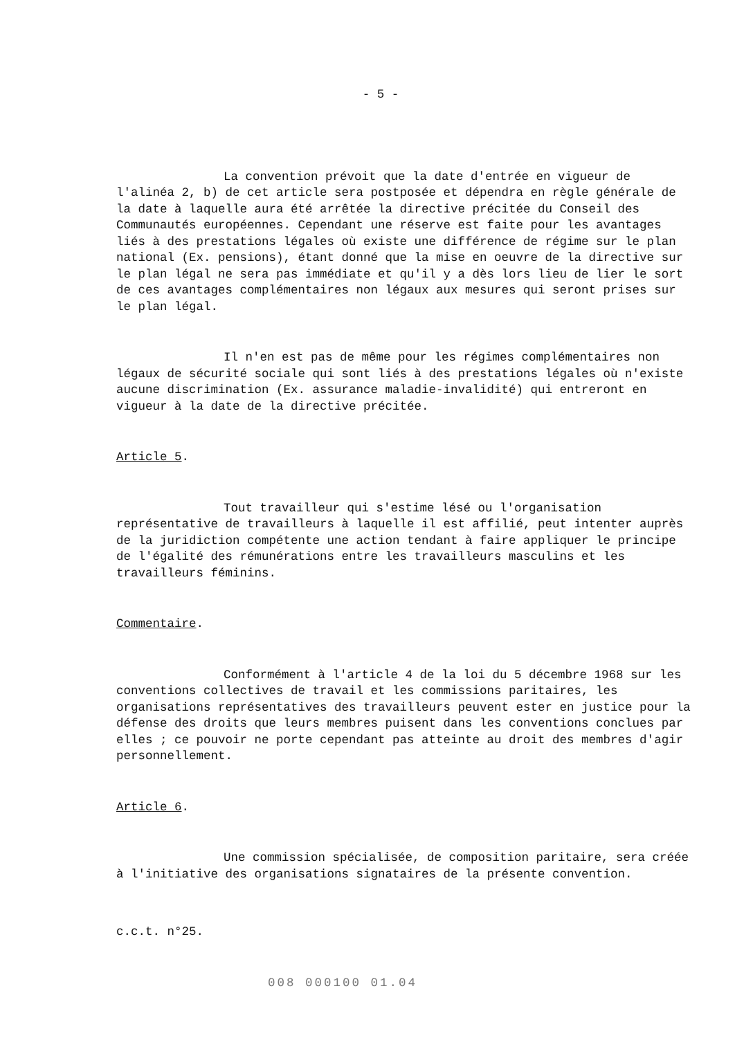- 5 -
La convention prévoit que la date d'entrée en vigueur de l'alinéa 2, b) de cet article sera postposée et dépendra en règle générale de la date à laquelle aura été arrêtée la directive précitée du Conseil des Communautés européennes. Cependant une réserve est faite pour les avantages liés à des prestations légales où existe une différence de régime sur le plan national (Ex. pensions), étant donné que la mise en oeuvre de la directive sur le plan légal ne sera pas immédiate et qu'il y a dès lors lieu de lier le sort de ces avantages complémentaires non légaux aux mesures qui seront prises sur le plan légal.
Il n'en est pas de même pour les régimes complémentaires non légaux de sécurité sociale qui sont liés à des prestations légales où n'existe aucune discrimination (Ex. assurance maladie-invalidité) qui entreront en vigueur à la date de la directive précitée.
Article 5.
Tout travailleur qui s'estime lésé ou l'organisation représentative de travailleurs à laquelle il est affilié, peut intenter auprès de la juridiction compétente une action tendant à faire appliquer le principe de l'égalité des rémunérations entre les travailleurs masculins et les travailleurs féminins.
Commentaire.
Conformément à l'article 4 de la loi du 5 décembre 1968 sur les conventions collectives de travail et les commissions paritaires, les organisations représentatives des travailleurs peuvent ester en justice pour la défense des droits que leurs membres puisent dans les conventions conclues par elles ; ce pouvoir ne porte cependant pas atteinte au droit des membres d'agir personnellement.
Article 6.
Une commission spécialisée, de composition paritaire, sera créée à l'initiative des organisations signataires de la présente convention.
c.c.t. n°25.
008 000100 01.04